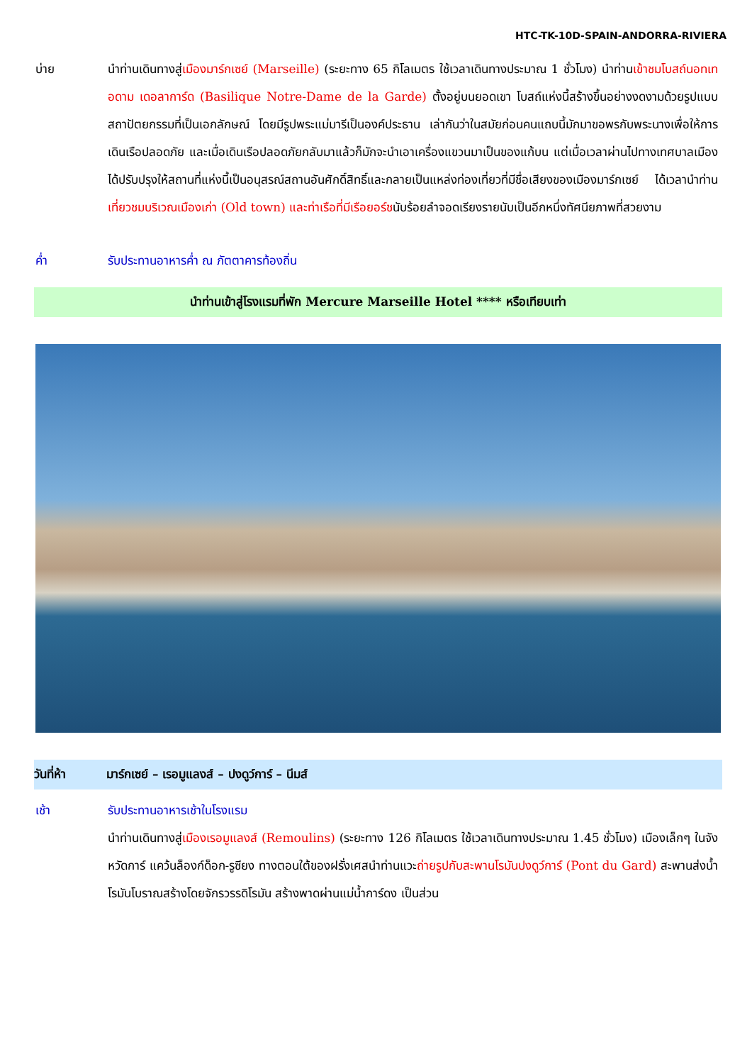HTC-TK-10D-SPAIN-ANDORRA-RIVIERA
บ่าย นำท่านเดินทางสู่เมืองมาร์กเซย์ (Marseille) (ระยะทาง 65 กิโลเมตร ใช้เวลาเดินทางประมาณ 1 ชั่วโมง) นำท่านเข้าชมโบสถ์นอทเทอดาม เดอลาการ์ด (Basilique Notre-Dame de la Garde) ตั้งอยู่บนยอดเขา โบสถ์แห่งนี้สร้างขึ้นอย่างงดงามด้วยรูปแบบสถาปัตยกรรมที่เป็นเอกลักษณ์ โดยมีรูปพระแม่มารีเป็นองค์ประธาน เล่ากันว่าในสมัยก่อนคนแถบนี้มักมาขอพรกับพระนางเพื่อให้การเดินเรือปลอดภัย และเมื่อเดินเรือปลอดภัยกลับมาแล้วก็มักจะนำเอาเครื่องแขวนมาเป็นของแก้บน แต่เมื่อเวลาผ่านไปทางเทศบาลเมืองได้ปรับปรุงให้สถานที่แห่งนี้เป็นอนุสรณ์สถานอันศักดิ์สิทธิ์และกลายเป็นแหล่งท่องเที่ยวที่มีชื่อเสียงของเมืองมาร์กเซย์ ได้เวลานำท่านเที่ยวชมบริเวณเมืองเก่า (Old town) และท่าเรือที่มีเรือยอร์ชนับร้อยลำจอดเรียงรายนับเป็นอีกหนึ่งทัศนียภาพที่สวยงาม
ค่ำ รับประทานอาหารค่ำ ณ ภัตตาคารท้องถิ่น
นำท่านเข้าสู่โรงแรมที่พัก Mercure Marseille Hotel **** หรือเทียบเท่า
วันที่ห้า มาร์กเซย์ – เรอมูแลงส์ – ปงดูว์การ์ – นีมส์
เช้า รับประทานอาหารเช้าในโรงแรม
นำท่านเดินทางสู่เมืองเรอมูแลงส์ (Remoulins) (ระยะทาง 126 กิโลเมตร ใช้เวลาเดินทางประมาณ 1.45 ชั่วโมง) เมืองเล็กๆ ในจังหวัดการ์ แคว้นล็องก์ด็อก-รูซียง ทางตอนใต้ของฝรั่งเศสนำท่านแวะถ่ายรูปกับสะพานโรมันปงดูว์การ์ (Pont du Gard) สะพานส่งน้ำโรมันโบราณสร้างโดยจักรวรรดิโรมัน สร้างพาดผ่านแม่น้ำการ์ดง เป็นส่วน